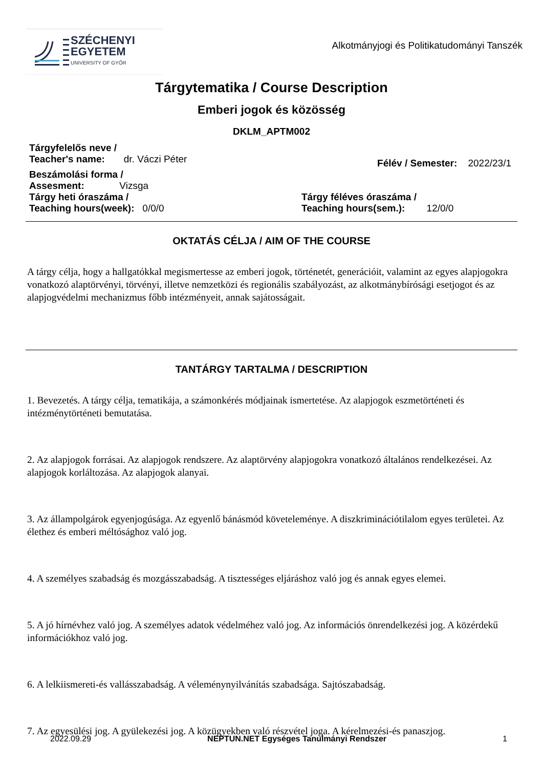SZÉCHENYI
EGYETEM
UNIVERSITY OF GYŐR
Alkotmányjogi és Politikatudományi Tanszék
Tárgytematika / Course Description
Emberi jogok és közösség
DKLM_APTM002
Tárgyfelelős neve /
Teacher's name: dr. Váczi Péter
Félév / Semester: 2022/23/1
Beszámolási forma /
Assesment: Vizsga
Tárgy heti óraszáma /
Teaching hours(week): 0/0/0
Tárgy féléves óraszáma /
Teaching hours(sem.): 12/0/0
OKTATÁS CÉLJA / AIM OF THE COURSE
A tárgy célja, hogy a hallgatókkal megismertesse az emberi jogok, történetét, generációit, valamint az egyes alapjogokra vonatkozó alaptörvényi, törvényi, illetve nemzetközi és regionális szabályozást, az alkotmánybírósági esetjogot és az alapjogvédelmi mechanizmus főbb intézményeit, annak sajátosságait.
TANTÁRGY TARTALMA / DESCRIPTION
1. Bevezetés. A tárgy célja, tematikája, a számonkérés módjainak ismertetése. Az alapjogok eszmetörténeti és intézménytörténeti bemutatása.
2. Az alapjogok forrásai. Az alapjogok rendszere. Az alaptörvény alapjogokra vonatkozó általános rendelkezései. Az alapjogok korláltozása. Az alapjogok alanyai.
3. Az állampolgárok egyenjogúsága. Az egyenlő bánásmód követeleménye. A diszkriminációtilalom egyes területei. Az élethez és emberi méltósághoz való jog.
4. A személyes szabadság és mozgásszabadság. A tisztességes eljáráshoz való jog és annak egyes elemei.
5. A jó hírnévhez való jog. A személyes adatok védelméhez való jog. Az információs önrendelkezési jog. A közérdekű információkhoz való jog.
6. A lelkiismereti-és vallásszabadság. A véleménynyilvánítás szabadsága. Sajtószabadság.
7. Az egyesülési jog. A gyülekezési jog. A közügyekben való részvétel joga. A kérelmezési-és panaszjog.
2022.09.29 NEPTUN.NET Egységes Tanulmányi Rendszer 1